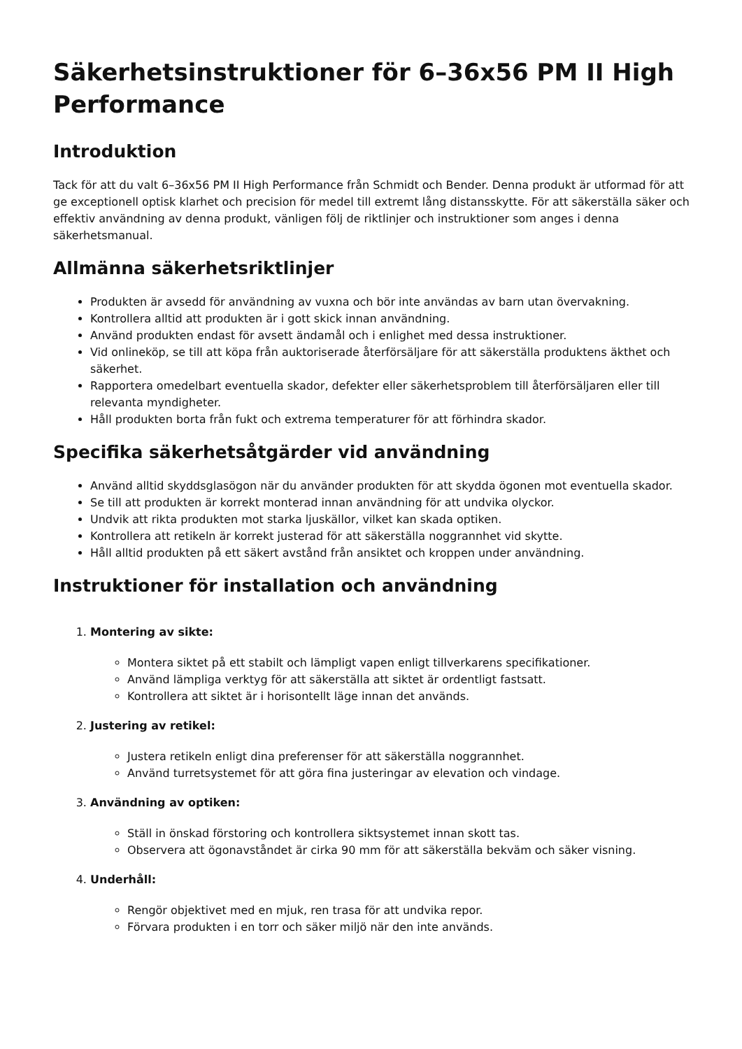Säkerhetsinstruktioner för 6–36x56 PM II High Performance
Introduktion
Tack för att du valt 6–36x56 PM II High Performance från Schmidt och Bender. Denna produkt är utformad för att ge exceptionell optisk klarhet och precision för medel till extremt lång distansskytte. För att säkerställa säker och effektiv användning av denna produkt, vänligen följ de riktlinjer och instruktioner som anges i denna säkerhetsmanual.
Allmänna säkerhetsriktlinjer
Produkten är avsedd för användning av vuxna och bör inte användas av barn utan övervakning.
Kontrollera alltid att produkten är i gott skick innan användning.
Använd produkten endast för avsett ändamål och i enlighet med dessa instruktioner.
Vid onlineköp, se till att köpa från auktoriserade återförsäljare för att säkerställa produktens äkthet och säkerhet.
Rapportera omedelbart eventuella skador, defekter eller säkerhetsproblem till återförsäljaren eller till relevanta myndigheter.
Håll produkten borta från fukt och extrema temperaturer för att förhindra skador.
Specifika säkerhetsåtgärder vid användning
Använd alltid skyddsglasögon när du använder produkten för att skydda ögonen mot eventuella skador.
Se till att produkten är korrekt monterad innan användning för att undvika olyckor.
Undvik att rikta produkten mot starka ljuskällor, vilket kan skada optiken.
Kontrollera att retikeln är korrekt justerad för att säkerställa noggrannhet vid skytte.
Håll alltid produkten på ett säkert avstånd från ansiktet och kroppen under användning.
Instruktioner för installation och användning
1.
Montering av sikte:
Montera siktet på ett stabilt och lämpligt vapen enligt tillverkarens specifikationer.
Använd lämpliga verktyg för att säkerställa att siktet är ordentligt fastsatt.
Kontrollera att siktet är i horisontellt läge innan det används.
2.
Justering av retikel:
Justera retikeln enligt dina preferenser för att säkerställa noggrannhet.
Använd turretsystemet för att göra fina justeringar av elevation och vindage.
3.
Användning av optiken:
Ställ in önskad förstoring och kontrollera siktsystemet innan skott tas.
Observera att ögonavståndet är cirka 90 mm för att säkerställa bekväm och säker visning.
4.
Underhåll:
Rengör objektivet med en mjuk, ren trasa för att undvika repor.
Förvara produkten i en torr och säker miljö när den inte används.